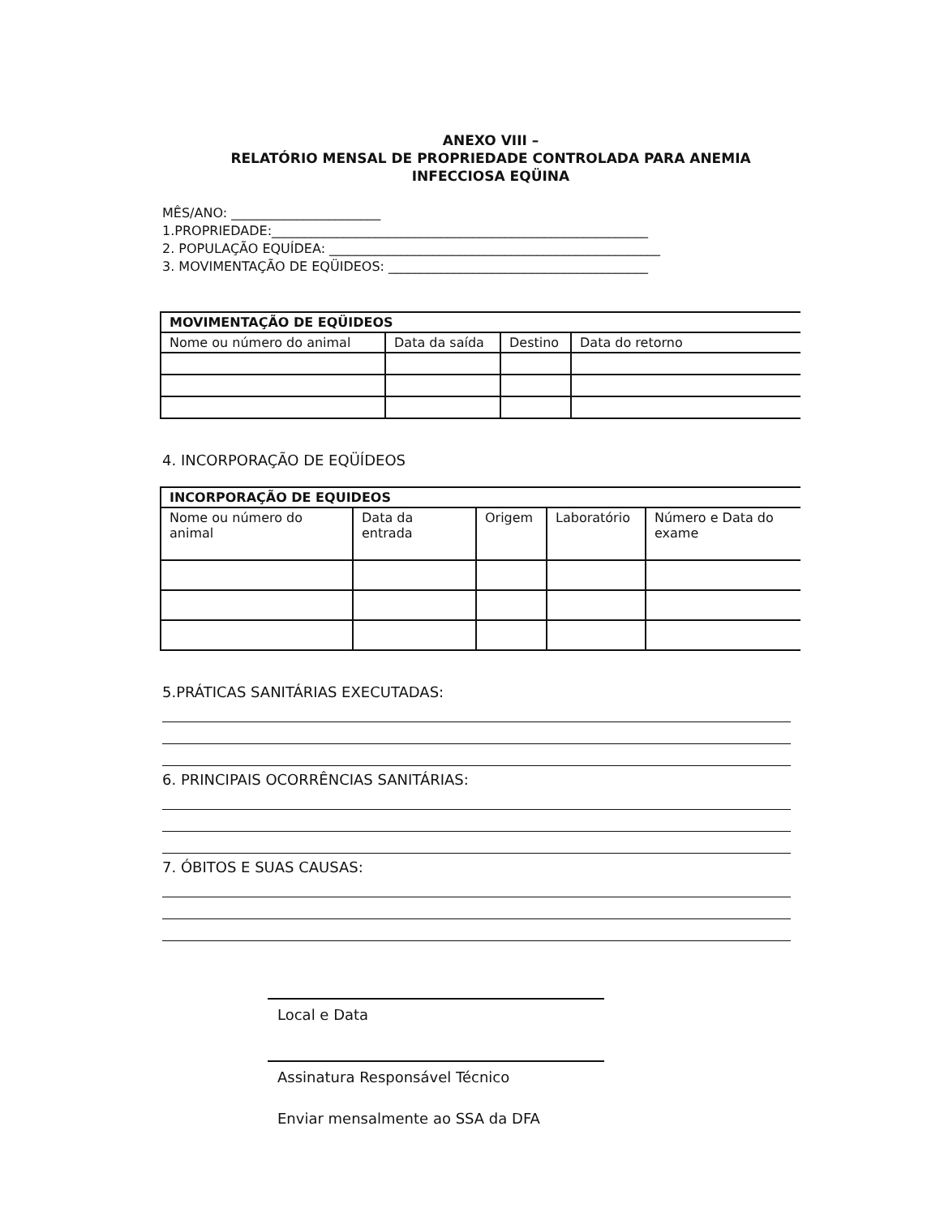ANEXO VIII –
RELATÓRIO MENSAL DE PROPRIEDADE CONTROLADA PARA ANEMIA
INFECCIOSA EQÜINA
MÊS/ANO: _______________________
1.PROPRIEDADE:__________________________________________________________
2. POPULAÇÃO EQUÍDEA: ___________________________________________________
3. MOVIMENTAÇÃO DE EQÜIDEOS: ________________________________________
| MOVIMENTAÇÃO DE EQÜIDEOS | | | |
| Nome ou número do animal | Data da saída | Destino | Data do retorno |
4. INCORPORAÇÃO DE EQÜÍDEOS
| INCORPORAÇÃO DE EQUIDEOS | | | | |
| Nome ou número do animal | Data da entrada | Origem | Laboratório | Número e Data do exame |
5.PRÁTICAS SANITÁRIAS EXECUTADAS:
6. PRINCIPAIS OCORRÊNCIAS SANITÁRIAS:
7. ÓBITOS E SUAS CAUSAS:
Local e Data
Assinatura Responsável Técnico
Enviar mensalmente ao SSA da DFA